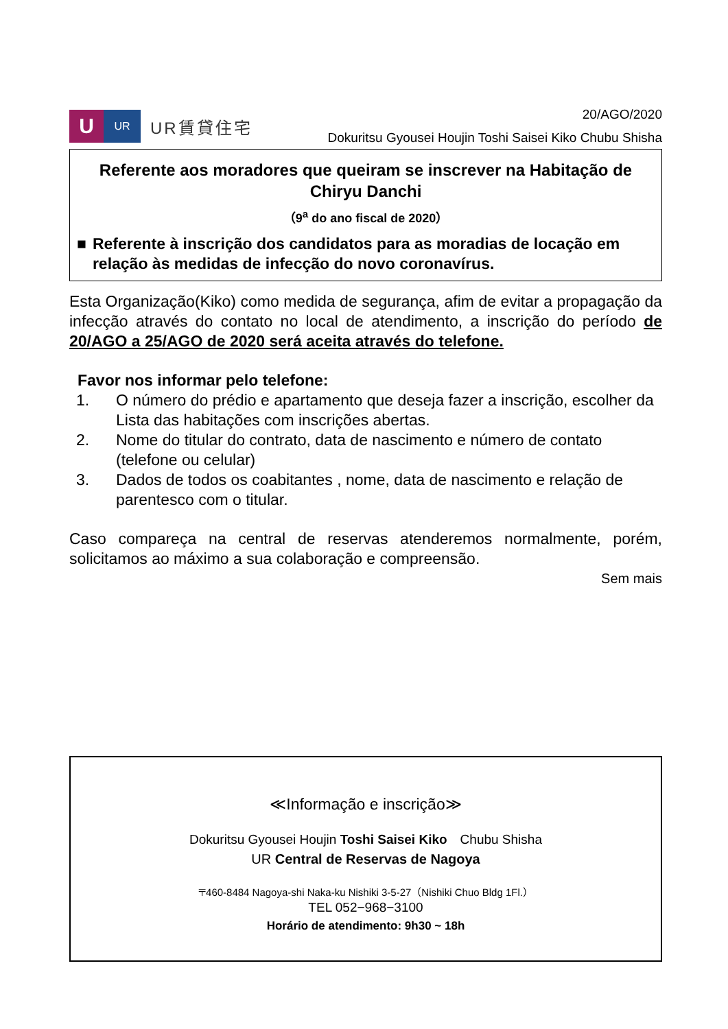U
UR
UR賃貸住宅
20/AGO/2020
Dokuritsu Gyousei Houjin Toshi Saisei Kiko Chubu Shisha
Referente aos moradores que queiram se inscrever na Habitação de Chiryu Danchi
（9<sup>a</sup> do ano fiscal de 2020）
■ Referente à inscrição dos candidatos para as moradias de locação em relação às medidas de infecção do novo coronavírus.
Esta Organização(Kiko) como medida de segurança, afim de evitar a propagação da infecção através do contato no local de atendimento, a inscrição do período de 20/AGO a 25/AGO de 2020 será aceita através do telefone.
Favor nos informar pelo telefone:
1. O número do prédio e apartamento que deseja fazer a inscrição, escolher da Lista das habitações com inscrições abertas.
2. Nome do titular do contrato, data de nascimento e número de contato (telefone ou celular)
3. Dados de todos os coabitantes , nome, data de nascimento e relação de parentesco com o titular.
Caso compareça na central de reservas atenderemos normalmente, porém, solicitamos ao máximo a sua colaboração e compreensão.
Sem mais
≪Informação e inscrição≫
Dokuritsu Gyousei Houjin Toshi Saisei Kiko　Chubu Shisha
UR Central de Reservas de Nagoya
〒460-8484 Nagoya-shi Naka-ku Nishiki 3-5-27（Nishiki Chuo Bldg 1Fl.）
TEL 052−968−3100
Horário de atendimento: 9h30 ~ 18h